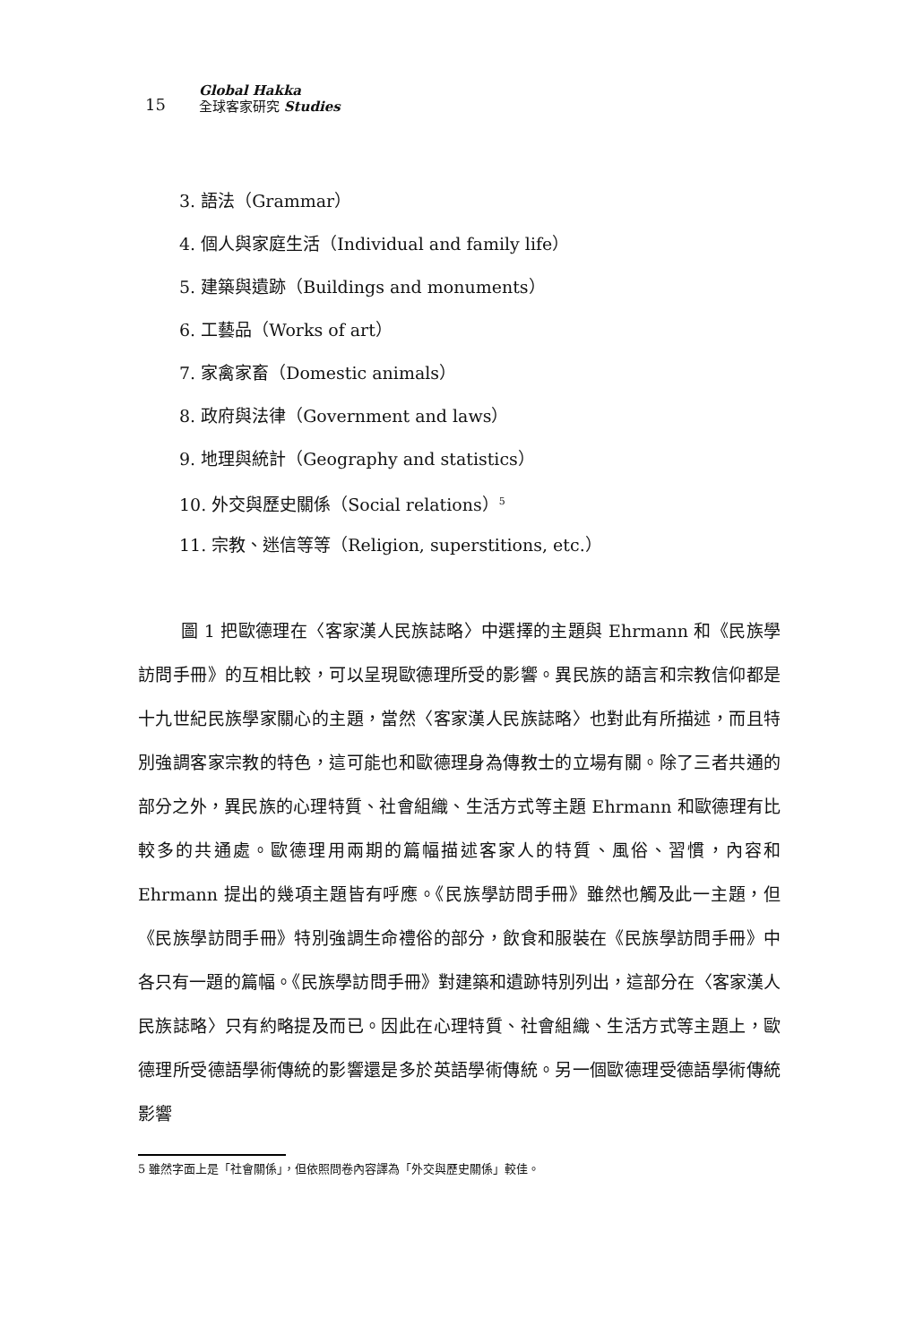15
Global Hakka
全球客家研究 Studies
3. 語法（Grammar）
4. 個人與家庭生活（Individual and family life）
5. 建築與遺跡（Buildings and monuments）
6. 工藝品（Works of art）
7. 家禽家畜（Domestic animals）
8. 政府與法律（Government and laws）
9. 地理與統計（Geography and statistics）
10. 外交與歷史關係（Social relations）<sup>5</sup>
11. 宗教、迷信等等（Religion, superstitions, etc.）
圖 1 把歐德理在〈客家漢人民族誌略〉中選擇的主題與 Ehrmann 和《民族學訪問手冊》的互相比較，可以呈現歐德理所受的影響。異民族的語言和宗教信仰都是十九世紀民族學家關心的主題，當然〈客家漢人民族誌略〉也對此有所描述，而且特別強調客家宗教的特色，這可能也和歐德理身為傳教士的立場有關。除了三者共通的部分之外，異民族的心理特質、社會組織、生活方式等主題 Ehrmann 和歐德理有比較多的共通處。歐德理用兩期的篇幅描述客家人的特質、風俗、習慣，內容和 Ehrmann 提出的幾項主題皆有呼應。《民族學訪問手冊》雖然也觸及此一主題，但《民族學訪問手冊》特別強調生命禮俗的部分，飲食和服裝在《民族學訪問手冊》中各只有一題的篇幅。《民族學訪問手冊》對建築和遺跡特別列出，這部分在〈客家漢人民族誌略〉只有約略提及而已。因此在心理特質、社會組織、生活方式等主題上，歐德理所受德語學術傳統的影響還是多於英語學術傳統。另一個歐德理受德語學術傳統影響
5 雖然字面上是「社會關係」，但依照問卷內容譯為「外交與歷史關係」較佳。